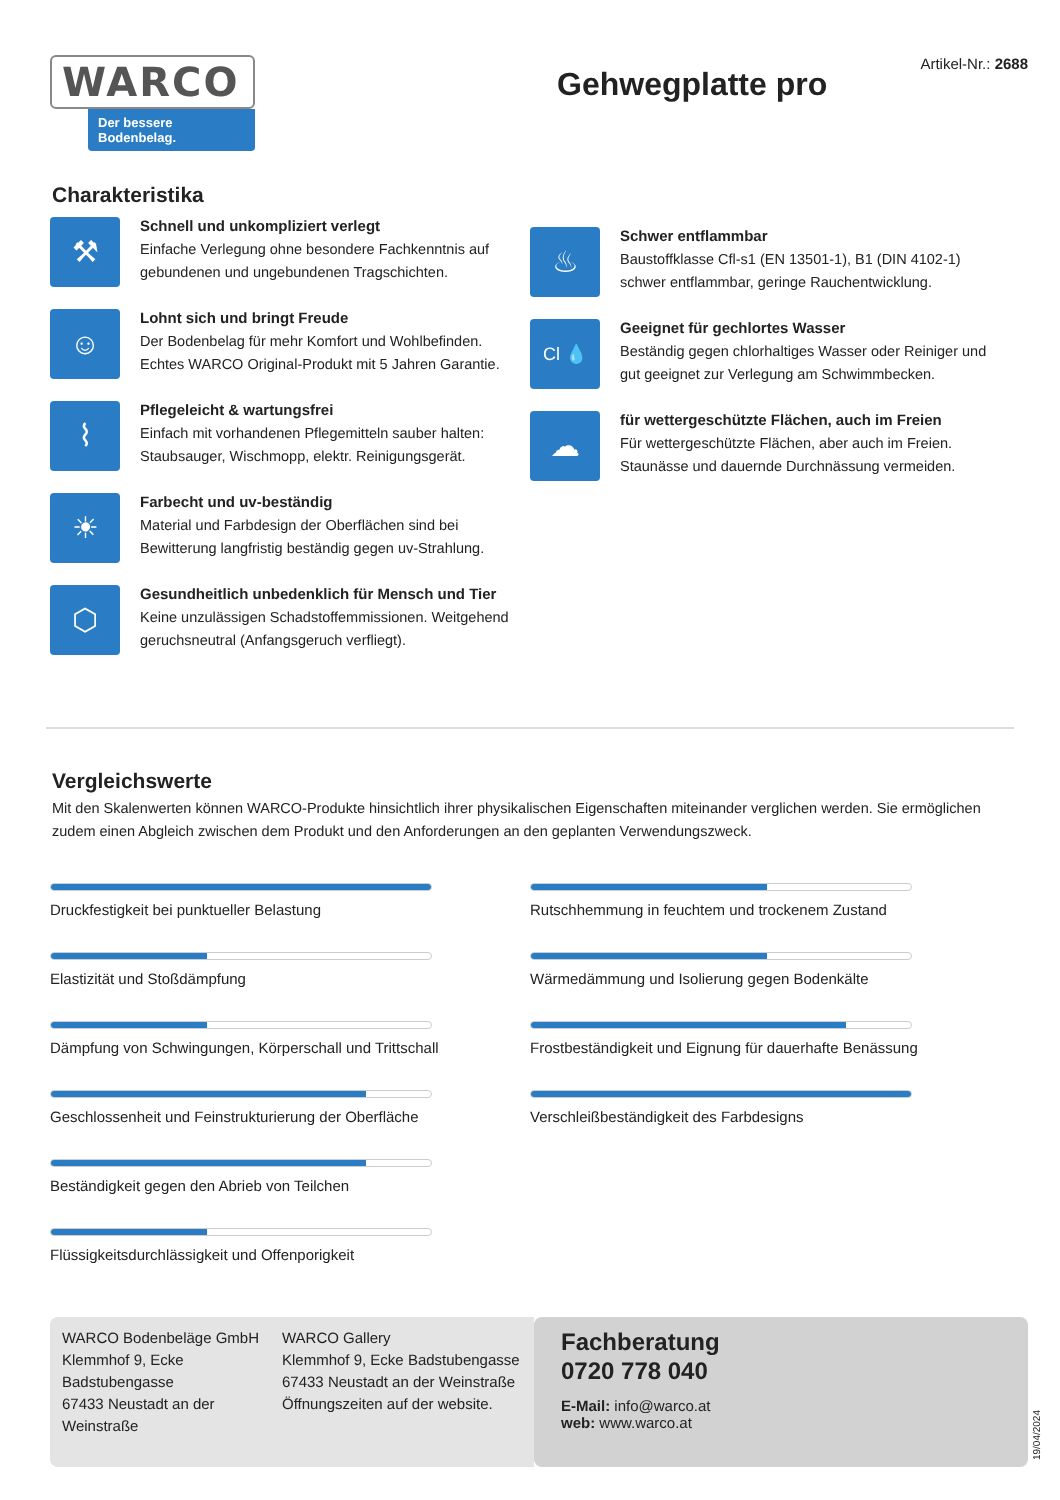WARCO
Der bessere Bodenbelag.
Artikel-Nr.: 2688
Gehwegplatte pro
Charakteristika
⚒
Schnell und unkompliziert verlegt
Einfache Verlegung ohne besondere Fachkenntnis auf gebundenen und ungebundenen Tragschichten.
☺
Lohnt sich und bringt Freude
Der Bodenbelag für mehr Komfort und Wohlbefinden. Echtes WARCO Original-Produkt mit 5 Jahren Garantie.
⌇
Pflegeleicht & wartungsfrei
Einfach mit vorhandenen Pflegemitteln sauber halten: Staubsauger, Wischmopp, elektr. Reinigungsgerät.
☀
Farbecht und uv-beständig
Material und Farbdesign der Oberflächen sind bei Bewitterung langfristig beständig gegen uv-Strahlung.
⬡
Gesundheitlich unbedenklich für Mensch und Tier
Keine unzulässigen Schadstoffemmissionen. Weitgehend geruchsneutral (Anfangsgeruch verfliegt).
♨
Schwer entflammbar
Baustoffklasse Cfl-s1 (EN 13501-1), B1 (DIN 4102-1) schwer entflammbar, geringe Rauchentwicklung.
Cl 💧
Geeignet für gechlortes Wasser
Beständig gegen chlorhaltiges Wasser oder Reiniger und gut geeignet zur Verlegung am Schwimmbecken.
☁
für wettergeschützte Flächen, auch im Freien
Für wettergeschützte Flächen, aber auch im Freien. Staunässe und dauernde Durchnässung vermeiden.
Vergleichswerte
Mit den Skalenwerten können WARCO-Produkte hinsichtlich ihrer physikalischen Eigenschaften miteinander verglichen werden. Sie ermöglichen zudem einen Abgleich zwischen dem Produkt und den Anforderungen an den geplanten Verwendungszweck.
Druckfestigkeit bei punktueller Belastung
Elastizität und Stoßdämpfung
Dämpfung von Schwingungen, Körperschall und Trittschall
Geschlossenheit und Feinstrukturierung der Oberfläche
Beständigkeit gegen den Abrieb von Teilchen
Flüssigkeitsdurchlässigkeit und Offenporigkeit
Rutschhemmung in feuchtem und trockenem Zustand
Wärmedämmung und Isolierung gegen Bodenkälte
Frostbeständigkeit und Eignung für dauerhafte Benässung
Verschleißbeständigkeit des Farbdesigns
WARCO Bodenbeläge GmbH
Klemmhof 9, Ecke Badstubengasse
67433 Neustadt an der Weinstraße
WARCO Gallery
Klemmhof 9, Ecke Badstubengasse
67433 Neustadt an der Weinstraße
Öffnungszeiten auf der website.
Fachberatung
0720 778 040
E-Mail: info@warco.at
web: www.warco.at
19/04/2024